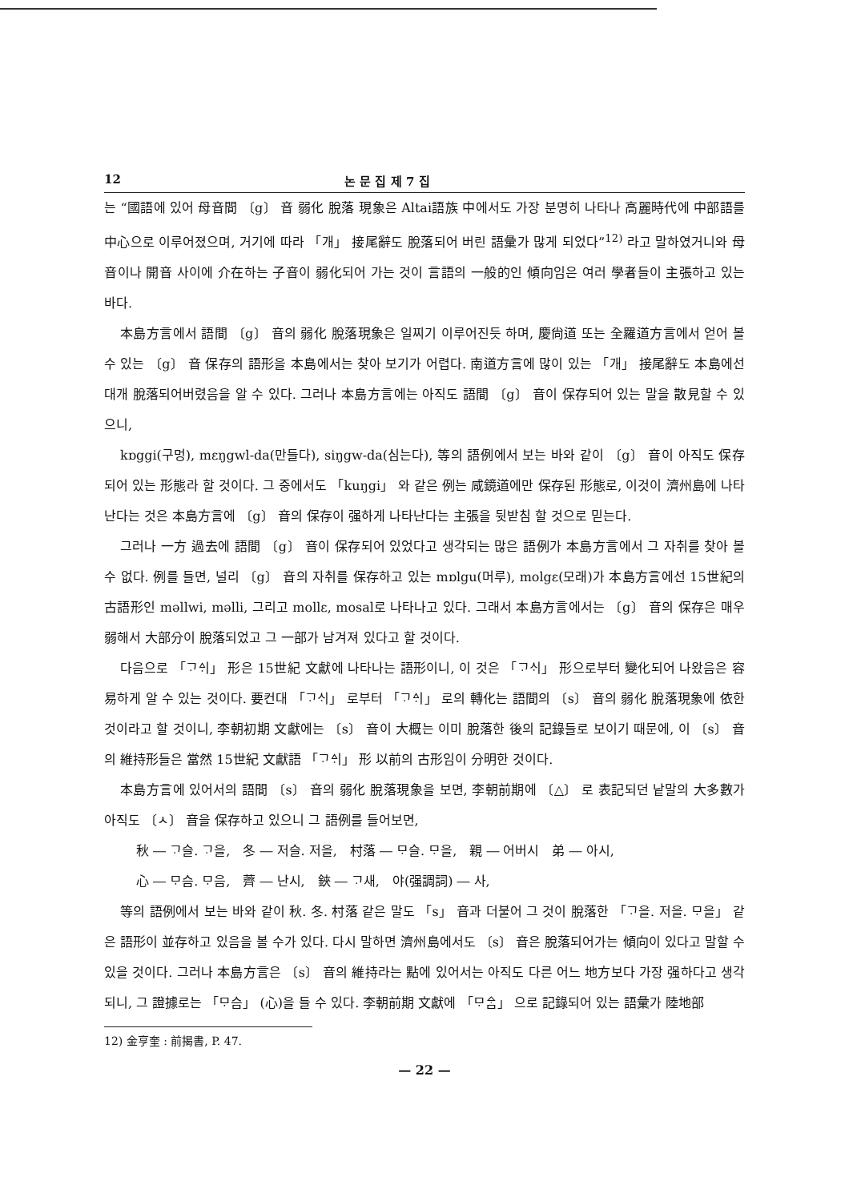12 논 문 집 제 7 집
는 “國語에 있어 母音間 〔g〕 音 弱化 脫落 現象은 Altai語族 中에서도 가장 분명히 나타나 高麗時代에 中部語를 中心으로 이루어졌으며, 거기에 따라 「개」 接尾辭도 脫落되어 버린 語彙가 많게 되었다”<sup>12)</sup> 라고 말하였거니와 母音이나 開音 사이에 介在하는 子音이 弱化되어 가는 것이 言語의 一般的인 傾向임은 여러 學者들이 主張하고 있는 바다.
本島方言에서 語間 〔g〕 音의 弱化 脫落現象은 일찌기 이루어진듯 하며, 慶尙道 또는 全羅道方言에서 얻어 볼 수 있는 〔g〕 音 保存의 語形을 本島에서는 찾아 보기가 어렵다. 南道方言에 많이 있는 「개」 接尾辭도 本島에선 대개 脫落되어버렸음을 알 수 있다. 그러나 本島方言에는 아직도 語間 〔g〕 音이 保存되어 있는 말을 散見할 수 있으니,
kɒggi(구멍), mɛŋgwl-da(만들다), siŋgw-da(심는다), 等의 語例에서 보는 바와 같이 〔g〕 音이 아직도 保存되어 있는 形態라 할 것이다. 그 중에서도 「kuŋgi」 와 같은 例는 咸鏡道에만 保存된 形態로, 이것이 濟州島에 나타난다는 것은 本島方言에 〔g〕 音의 保存이 强하게 나타난다는 主張을 뒷받침 할 것으로 믿는다.
그러나 一方 過去에 語間 〔g〕 音이 保存되어 있었다고 생각되는 많은 語例가 本島方言에서 그 자취를 찾아 볼 수 없다. 例를 들면, 널리 〔g〕 音의 자취를 保存하고 있는 mɒlgu(머루), molgɛ(모래)가 本島方言에선 15世紀의 古語形인 məllwi, məlli, 그리고 mollɛ, mosal로 나타나고 있다. 그래서 本島方言에서는 〔g〕 音의 保存은 매우 弱해서 大部分이 脫落되었고 그 一部가 남겨져 있다고 할 것이다.
다음으로 「ᄀᆞᅀᆡ」 形은 15世紀 文獻에 나타나는 語形이니, 이 것은 「ᄀᆞᄉᆡ」 形으로부터 變化되어 나왔음은 容易하게 알 수 있는 것이다. 要컨대 「ᄀᆞᄉᆡ」 로부터 「ᄀᆞᅀᆡ」 로의 轉化는 語間의 〔s〕 音의 弱化 脫落現象에 依한 것이라고 할 것이니, 李朝初期 文獻에는 〔s〕 音이 大概는 이미 脫落한 後의 記錄들로 보이기 때문에, 이 〔s〕 音의 維持形들은 當然 15世紀 文獻語 「ᄀᆞᅀᆡ」 形 以前의 古形임이 分明한 것이다.
本島方言에 있어서의 語間 〔s〕 音의 弱化 脫落現象을 보면, 李朝前期에 〔△〕 로 表記되던 낱말의 大多數가 아직도 〔ㅅ〕 音을 保存하고 있으니 그 語例를 들어보면,
秋 ― ᄀᆞ슬. ᄀᆞ을,　冬 ― 저슬. 저을,　村落 ― ᄆᆞ슬. ᄆᆞ을,　親 ― 어버시　弟 ― 아시,
心 ― ᄆᆞ슴. ᄆᆞ음,　薺 ― 난시,　鋏 ― ᄀᆞ새,　야(强調詞) ― 사,
等의 語例에서 보는 바와 같이 秋. 冬. 村落 같은 말도 「s」 音과 더불어 그 것이 脫落한 「ᄀᆞ을. 저을. ᄆᆞ을」 같은 語形이 並存하고 있음을 볼 수가 있다. 다시 말하면 濟州島에서도 〔s〕 音은 脫落되어가는 傾向이 있다고 말할 수 있을 것이다. 그러나 本島方言은 〔s〕 音의 維持라는 點에 있어서는 아직도 다른 어느 地方보다 가장 强하다고 생각되니, 그 證據로는 「ᄆᆞ슴」 (心)을 들 수 있다. 李朝前期 文獻에 「ᄆᆞᅀᆞᆷ」 으로 記錄되어 있는 語彙가 陸地部
12) 金亨奎 : 前揭書, P. 47.
— 22 —